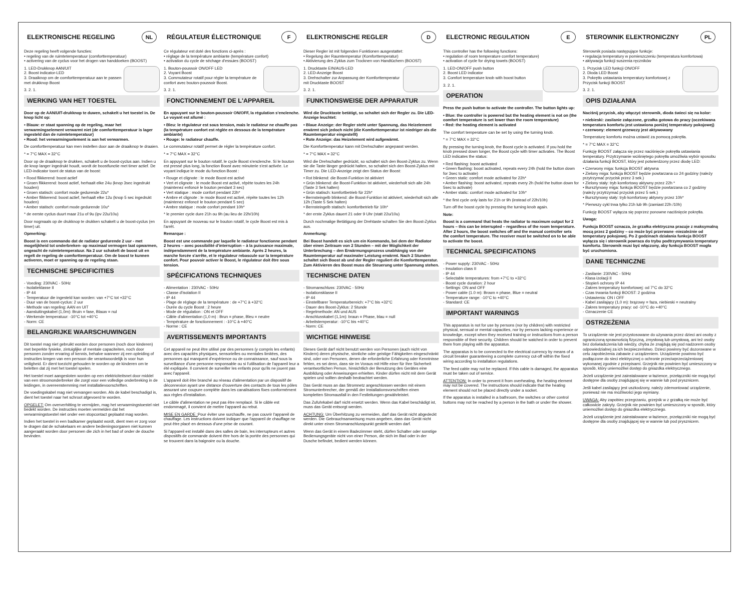ELEKTRONISCHE REGELING NL
Deze regeling heeft volgende functies:
• regeling van de ruimtetemperatuur (comforttemperatuur)
• activering van de cyclus voor het drogen van handdoeken (BOOST)
1. LED-Drukknop AAN/UIT
2. Boost indicator-LED
3. Draaiknop om de comforttemperatuur aan te passen met drukknop Boost
3. 2. 1.
WERKING VAN HET TOESTEL
Door op de AAN/UIT-drukknop te duwen, schakelt u het toestel in. De knop licht op:
• Blauw: er staat spanning op de regeling, maar het verwarmingselement verwarmt niet (de comforttemperatuur is lager ingesteld dan de ruimtetemperatuur)
• Rood: het verwarmingselement is aan het verwarmen.
De comforttemperatuur kan men instellen door aan de draaiknop te draaien.
* = 7°C MAX = 32°C
Door op de draaiknop te drukken, schakelt u de boost-cyclus aan. Indien u de knop langer ingedrukt houdt, wordt de boostfunctie met timer actief. De LED-indicator toont de status van de boost:
• Rood flikkerend: boost actief
• Groen flikkerend: boost actief, herhaalt elke 24u (knop 3sec ingedrukt houden)
• Groen statisch: comfort mode gedurende 22u*
• Amber flikkerend: boost actief, herhaalt elke 12u (knop 5 sec ingedrukt houden)
• Amber statisch: comfort mode gedurende 10u*
* de eerste cyclus duurt maar 21u of 9u (ipv 22u/10u)
Door nogmaals op de drukknop te drukken schakelt u de boost-cyclus (en timer) uit.
Opmerking:
Boost is een commando dat de radiator gedurende 2 uur - met mogelijkheid tot onderbreken- op maximaal vermogen laat opwarmen, ongeacht de ruimtetemperatuur. Na 2 uur schakelt de boost uit en regelt de regeling de comforttemperatuur. Om de boost te kunnen activeren, moet er spanning op de regeling staan.
TECHNISCHE SPECIFICITIES
- Voeding: 230VAC - 50Hz
- Isolatieklasse II
- IP 44
- Temperatuur die ingesteld kan worden: van +7°C tot +32°C
- Duur van de boost-cyclus: 2 uur
- Methode van regeling: AAN en UIT
- Aansluitingskabel (1,0m): Bruin = fase, Blauw = nul
- Werkende temperatuur: -10°C tot +40°C
- Norm: CE
BELANGRIJKE WAARSCHUWINGEN
Dit toestel mag niet gebruikt worden door personen (noch door kinderen) met beperkte fysieke, zintuiglijke of mentale capaciteiten, noch door personen zonder ervaring of kennis, behalve wanneer zij een opleiding of instructies kregen van een persoon die verantwoordelijk is voor hun veiligheid. Er dient toezicht gehouden te worden op de kinderen om te beletten dat zij met het toestel spelen.
Het toestel moet aangesloten worden op een elektriciteitsnet door middel van een stroomonderbreker die zorgt voor een volledige onderbreking in de leidingen, in overeenstemming met installatievoorschriften.
De voedingskabel mag niet vervangen worden. Als de kabel beschadigd is, dient het toestel naar het schroot afgevoerd te worden.
OPGELET: Om oververhitting te vermijden, mag het verwarmingstoestel niet bedekt worden. De instructies moeten vermelden dat het verwarmingstoestel niet onder een stopcontact geplaatst mag worden.
Indien het toestel in een badkamer geplaatst wordt, dient men er zorg voor te dragen dat de schakelaars en andere bedieningsorganen niet kunnen aangeraakt worden door personen die zich in het bad of onder de douche bevinden.
RÉGULATEUR ÉLECTRONIQUE F
Ce régulateur est doté des fonctions ci-après :
• réglage de la température ambiante (température confort)
• activation du cycle de séchage d'essuies (BOOST)
1. Bouton-poussoir ON/OFF LED
2. Voyant Boost
3. Commutateur rotatif pour régler la température de confort avec bouton-poussoir Boost.
3. 2. 1.
FONCTIONNEMENT DE L'APPAREIL
En appuyant sur le bouton-poussoir ON/OFF, la régulation s'enclenche. Le voyant est allumé :
• Bleu: le régulateur est sous tension, mais le radiateur ne chauffe pas (la température confort est réglée en dessous de la température ambiante)
• Rouge: le radiateur chauffe.
Le commutateur rotatif permet de régler la température confort.
* = 7°C MAX = 32°C
En appuyant sur le bouton rotatif, le cycle Boost s'enclenche. Si le bouton est pressé plus long, la fonction Boost avec minuterie s'est activée. Le voyant indique le mode du fonction Boost :
• Rouge et clignote : le mode Boost est activé
• Vert et clignote : le mode Boost est activé, répète toutes les 24h (maintenez enfoncé le bouton pendant 3 sec)
• Vert statique : mode confort pendant 22h*
• Ambre et clignote : le mode Boost est activé, répète toutes les 12h (maintenez enfoncé le bouton pendant 5 sec)
• Ambre statique : mode confort pendant 10h*
* le premier cycle dure 21h ou 9h (au lieu de 22h/10h)
En appuyant de nouveau sur le bouton rotatif, le cycle Boost est mis à l'arrêt.
Remarque :
Boost est une commande par laquelle le radiateur fonctionne pendant 2 heures – avec possibilité d'interruption – à la puissance maximale, indépendamment de la température ambiante. Après 2 heures, la marche forcée s'arrête, et le régulateur rebascule sur la température confort. Pour pouvoir activer le Boost, le régulateur doit être sous tension.
SPÉCIFICATIONS TECHNIQUES
- Alimentation : 230VAC - 50Hz
- Classe d'isolation II
- IP 44
- Plage de réglage de la température : de +7°C à +32°C
- Durée du cycle Boost : 2 heure
- Mode de régulation : ON et OFF
- Câble d'alimentation (1,0 m) : Brun = phase, Bleu = neutre
- Température de fonctionnement : -10°C à +40°C
- Norme : CE
AVERTISSEMENTS IMPORTANTS
Cet appareil ne peut être utilisé par des personnes (y compris les enfants) avec des capacités physiques, sensorielles ou mentales limitées, des personnes qui manquent d'expérience ou de connaissance, sauf sous la surveillance d'une personne responsable ou si l'utilisation de l'appareil leur a été expliquée. Il convient de surveiller les enfants pour qu'ils ne jouent pas avec l'appareil.
L'appareil doit être branché au réseau d'alimentation par un dispositif de déconnexion ayant une distance d'ouverture des contacts de tous les pôles assurant une coupure complète dans les canalisations fixes conformément aux règles d'installation.
Le câble d'alimentation ne peut pas être remplacé. Si le câble est endommagé, il convient de mettre l'appareil au rebut.
MISE EN GARDE : Pour éviter une surchauffe, ne pas couvrir l'appareil de chauffage. Les instructions doivent indiquer que l'appareil de chauffage ne peut être placé en dessous d'une prise de courant.
Si l'appareil est installé dans des salles de bain, les interrupteurs et autres dispositifs de commande doivent être hors de la portée des personnes qui se trouvent dans la baignoire ou la douche.
ELEKTRONISCHE REGLER D
Dieser Regler ist mit folgenden Funktionen ausgestattet:
• Regelung der Raumtemperatur (Komforttemperatur)
• Aktivierung des Zyklus zum Trocknen von Handtüchern (BOOST)
1. Drucktaste EIN/AUS-LED
2. LED-Anzeige Boost
3. Drehschalter zur Anpassung der Komforttemperatur mit Drucktaste BOOST
3. 2. 1.
FUNKTIONSWEISE DER APPARATUR
Wird die Drucktaste betätigt, so schaltet sich der Regler zu. Die LED-Anzeige leuchtet:
• Blaue Anzeige: der Regler steht unter Spannung, das Heizelement erwärmt sich jedoch nicht (die Komforttemperatur ist niedriger als die Raumtemperatur eingestellt)
• Rote Anzeige: das Heizelement wird aufgewärmt.
Die Komforttemperatur kann mit Drehschalter angepasst werden.
* = 7°C MAX = 32°C
Wird die Drehschalter gedrückt, so schaltet sich den Boost-Zyklus zu. Wenn sie die Taste länger gedrückt halten, so schaltet sich den Boost-Zyklus mit Timer zu. Die LED-Anzeige zeigt den Status der Boost:
• Rot blinkend: die Boost-Funktion ist aktiviert
• Grün blinkend: die Boost-Funktion ist aktiviert, wiederholt sich alle 24h (Taste 3 Sek halten)
• Grün statisch: komfortbetrieb für 22h*
• Bernsteingelb blinkend: die Boost-Funktion ist aktiviert, wiederholt sich alle 12h (Taste 5 Sek halten)
• Bernsteingelb statisch: komfortbetrieb für 10h*
* der erste Zyklus dauert 21 oder 9 Uhr (statt 22u/10u)
Durch nochmalige Betätigung der Drehtaste schalten Sie den Boost-Zyklus aus.
Anmerkung:
Bei Boost handelt es sich um ein Kommando, bei dem der Radiator über einen Zeitraum von 2 Stunden – mit der Möglichkeit der Unterbrechung – den Erwärmungsprozess unabhängig von der Raumtemperatur auf maximaler Leistung erwärmt. Nach 2 Stunden schaltet sich Boost ab und der Regler reguliert die Komforttemperatur. Zum Aktivieren des Boost muss die Steuerung unter Spannung stehen.
TECHNISCHE DATEN
- Stromanschluss: 230VAC - 50Hz
- Isolationsklasse II
- IP 44
- Einstellbarer Temperaturbereich: +7°C bis +32°C
- Dauer des Boost-Zyklus: 2 Stunde
- Regelmethode: AN und AUS
- Anschlusskabel (1,1m): braun = Phase, blau = null
- Arbeitstemperatur: -10°C bis +40°C
- Norm: CE
WICHTIGE HINWEISE
Dieses Gerät darf nicht benutzt werden von Personen (auch nicht von Kindern) deren physische, sinnliche oder geistige Fähigkeiten eingeschränkt sind, oder von Personen, denen die erforderliche Erfahrung oder Kenntnisse fehlen, es sei denn, dass sie im Voraus mit Hilfe einer für Ihre Sicherheit verantwortlichen Person, hinsichtlich der Benutzung des Gerätes eine Ausbildung oder Anweisungen erhielten. Kinder dürfen nicht mit dem Gerät spielen und sollten deshalb beobachtet werden.
Das Gerät muss an das Stromnetz angeschlossen werden mit einem Stromunterbrecher, der gemäß der Installationsvorschriften einen kompletten Stromausfall in den Festleitungen gewährleistet.
Das Zufuhrkabel darf nicht ersetzt werden. Wenn das Kabel beschädigt ist, muss das Gerät entsorgt werden.
ACHTUNG: Um Überhitzung zu vermeiden, darf das Gerät nicht abgedeckt werden. Die Gebrauchsanweisung muss angeben, dass das Gerät nicht direkt unter einen Stromanschlusspunkt gestellt werden darf.
Wenn das Gerät in einem Badezimmer steht, dürfen Schalter oder sonstige Bedienungsgeräte nicht von einer Person, die sich im Bad oder in der Dusche befindet, bedient werden können.
ELECTRONIC REGULATION E
This controller has the following functions:
• regulation of room temperature comfort temperature)
• activation of cycle for drying towels (BOOST)
1. LED-ON/OFF push button
2. Boost LED indicator
3. Comfort temperature knob with boost button
3. 2. 1.
OPERATION
Press the push button to activate the controller. The button lights up:
• Blue: the controller is powered but the heating element is not on (the comfort temperature is set lower than the room temperature)
• Red: the heating element is activated
The comfort temperature can be set by using the turning knob.
* = 7°C MAX = 32°C
By pressing the turning knob, the Boost cycle is activated. If you hold the knob pressed down longer, the Boost cycle with timer activates. The Boost LED indicates the status:
• Red flashing: boost activated
• Green flashing: boost activated, repeats every 24h (hold the button down for 3sec to activate)
• Green static: comfort mode activated for 22h*
• Amber flashing: boost activated, repeats every 2h (hold the button down for 5sec to activate)
• Amber static: comfort mode activated for 10h*
* the first cycle only lasts for 21h or 9h (instead of 22h/10h)
Turn off the boost cycle by pressing the turning knob again.
Note:
Boost is a command that heats the radiator to maximum output for 2 hours – this can be interrupted – regardless of the room temperature. After 2 hours, the boost switches off and the manual controller sets the comfort temperature. The receiver must be switched on to be able to activate the boost.
TECHNICAL SPECIFICATIONS
- Power supply: 230VAC - 50Hz
- Insulation class II
- IP 44
- Selectable temperatures: from +7°C to +32°C
- Boost cycle duration: 2 hour
- Settings: ON and OFF
- Power cable (1.0 m): Brown = phase, Blue = neutral
- Temperature range: -10°C to +40°C
- Standard: CE
IMPORTANT WARNINGS
This apparatus is not for use by persons (nor by children) with restricted physical, sensual or mental capacities, nor by persons lacking experience or knowledge, except when they received training or instructions from a person responsible of their security. Children should be watched in order to prevent them from playing with the apparatus.
The apparatus is to be connected to the electrical currency by means of a circuit breaker guaranteeing a complete currency cut-off within the fixed wiring according to installation regulations.
The feed cable may not be replaced. If this cable is damaged, the apparatus must be taken out of service.
ATTENTION: In order to prevent it from overheating, the heating element may not be covered. The instructions should indicate that the heating element should not be placed directly under a socket.
If the apparatus is installed in a bathroom, the switches or other control buttons may not be reached by a person in the bath or under the shower.
STEROWNIK ELEKTRONICZNY PL
Sterownik posiada następujące funkcje:
• regulacja temperatury w pomieszczeniu (temperatura komfortowa)
• aktywacja funkcji suszenia ręczników
1. Przycisk LED funkcji ON/OFF
2. Dioda LED Boost
3. Pokrętło ustawiania temperatury komfortowej z Przycisk funkcji BOOST
3. 2. 1.
OPIS DZIAŁANIA
Naciśnij przycisk, aby włączyć sterownik, dioda świeci się na kolor:
• niebieski: zasilanie załączone, grzałka gotowa do pracy (oczekiwana temperatura komfortu jest ustawiona poniżej temperatury pokojowej)
• czerwony: element grzewczy jest aktywowany
Temperaturę komfortu można ustawić za pomocą pokrętła.
* = 7°C MAX = 32°C
Funkcję BOOST załącza się przez naciśnięcie pokrętła ustawiania temperatury. Przytrzymanie wciśniętego pokrętła umożliwia wybór sposobu działania funkcji BOOST, który jest potwierdzony przez diodę LED:
• Czerwony miga: funkcja BOOST aktywna
• Zielony miga: funkcja BOOST będzie powtarzana co 24 godziny (należy przytrzymać przycisk przez 3 sek.)
• Zielony stały: tryb komfortowy aktywny przez 22h *
• Bursztynowy miga: funkcja BOOST będzie powtarzana co 2 godziny (należy przytrzymać przycisk przez 5 sek.)
• Bursztynowy stały: tryb komfortowy aktywny przez 10h*
* Pierwszy cykl trwa tylko 21h lub 9h (zamiast 22h /10h)
Funkcję BOOST wyłącza się poprzez ponowne naciśnięcie pokrętła.
Uwaga:
Funkcja BOOST oznacza, że grzałka elektryczna pracuje z maksymalną mocą przez 2 godziny – co może być przerwane -niezależnie od temperatury pokojowej. Po 2 godzinach działania funkcja BOOST wyłącza się i sterownik powraca do trybu podtrzymywania temperatury komfortu. Sterownik musi być włączony, aby funkcja BOOST mogła być uruchomiona.
DANE TECHNICZNE
- Zasilanie: 230VAC - 50Hz
- Klasa izolacji II
- Stopień ochrony IP 44
- Zakres temperatury komfortowej: od 7°C do 32°C
- Czas trwania funkcji BOOST: 2 godzina
- Ustawienia: ON i OFF
- Kabel zasilający (1,0 m): brązowy = faza, niebieski = neutralny
- Zakres temperatury pracy: od -10°C do +40°C
- Oznaczenie CE
OSTRZEŻENIA
To urządzenie nie jest przystosowane do używania przez dzieci ani osoby z ograniczoną sprawnością fizyczną, zmysłową lub umysłową, ani też osoby bez doświadczenia lub wiedzy, chyba że znajdują się pod nadzorem osoby odpowiedzialnej za ich bezpieczeństwo. Dzieci powinny być dozorowane w celu zapobieżenia zabawie z urządzeniem. Urządzenie powinno być podłączone do sieci elektrycznej o ochronie przeciwprzeciążeniowej wykonanej zgodnie z przepisami. Grzejnik nie powinien być umieszczony w sposób, który uniemożliwi dostęp do gniazdka elektrycznego.
Jeżeli urządzenie jest zainstalowane w łazience, przełączniki nie mogą być dostępne dla osoby znajdującej się w wannie lub pod prysznicem.
Jeśli kabel zasilający jest uszkodzony, należy zdemontować urządzenie, ponieważ nie ma możliwości jego wymiany.
UWAGA: Aby zapobiec przegrzaniu, grzejnik w z grzałką nie może być całkowicie zakryty. Grzejnik nie powinien być umieszczony w sposób, który uniemożliwi dostęp do gniazdka elektrycznego.
Jeżeli urządzenie jest zainstalowane w łazience, przełączniki nie mogą być dostępne dla osoby znajdującej się w wannie lub pod prysznicem.